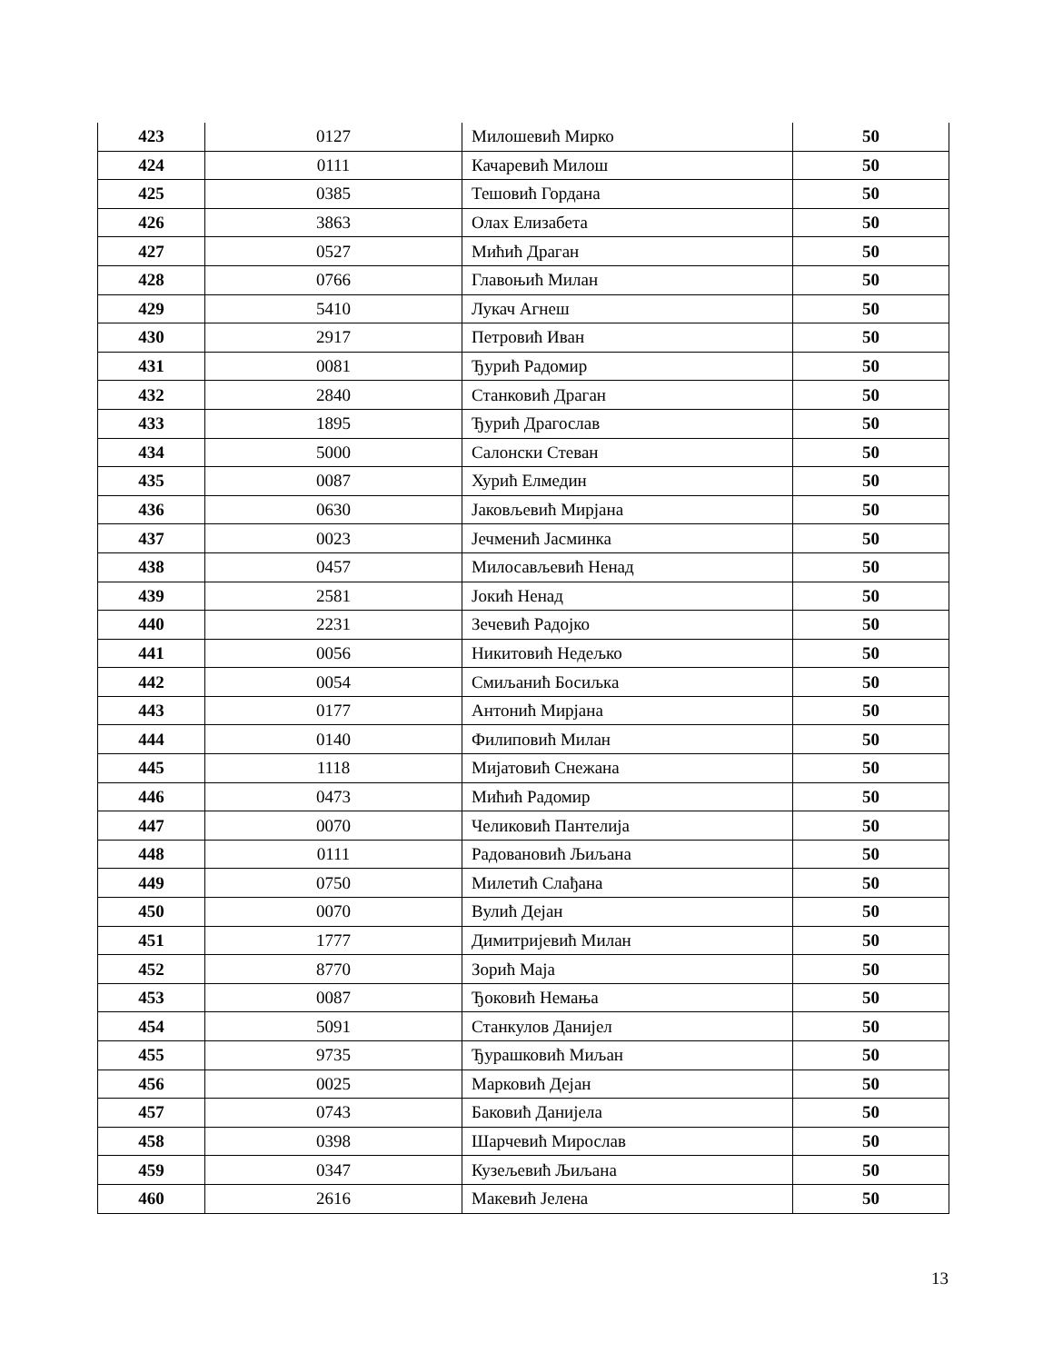| 423 | 0127 | Милошевић Мирко | 50 |
| 424 | 0111 | Качаревић Милош | 50 |
| 425 | 0385 | Тешовић Гордана | 50 |
| 426 | 3863 | Олах Елизабета | 50 |
| 427 | 0527 | Мићић Драган | 50 |
| 428 | 0766 | Главоњић Милан | 50 |
| 429 | 5410 | Лукач Агнеш | 50 |
| 430 | 2917 | Петровић Иван | 50 |
| 431 | 0081 | Ђурић Радомир | 50 |
| 432 | 2840 | Станковић Драган | 50 |
| 433 | 1895 | Ђурић Драгослав | 50 |
| 434 | 5000 | Салонски Стеван | 50 |
| 435 | 0087 | Хурић Елмедин | 50 |
| 436 | 0630 | Јаковљевић Мирјана | 50 |
| 437 | 0023 | Јечменић Јасминка | 50 |
| 438 | 0457 | Милосављевић Ненад | 50 |
| 439 | 2581 | Јокић Ненад | 50 |
| 440 | 2231 | Зечевић Радојко | 50 |
| 441 | 0056 | Никитовић Недељко | 50 |
| 442 | 0054 | Смиљанић Босиљка | 50 |
| 443 | 0177 | Антонић Мирјана | 50 |
| 444 | 0140 | Филиповић Милан | 50 |
| 445 | 1118 | Мијатовић Снежана | 50 |
| 446 | 0473 | Мићић Радомир | 50 |
| 447 | 0070 | Челиковић Пантелија | 50 |
| 448 | 0111 | Радовановић Љиљана | 50 |
| 449 | 0750 | Милетић Слађана | 50 |
| 450 | 0070 | Вулић Дејан | 50 |
| 451 | 1777 | Димитријевић Милан | 50 |
| 452 | 8770 | Зорић Маја | 50 |
| 453 | 0087 | Ђоковић Немања | 50 |
| 454 | 5091 | Станкулов Данијел | 50 |
| 455 | 9735 | Ђурашковић Миљан | 50 |
| 456 | 0025 | Марковић Дејан | 50 |
| 457 | 0743 | Баковић Данијела | 50 |
| 458 | 0398 | Шарчевић Мирослав | 50 |
| 459 | 0347 | Кузељевић Љиљана | 50 |
| 460 | 2616 | Макевић Јелена | 50 |
13